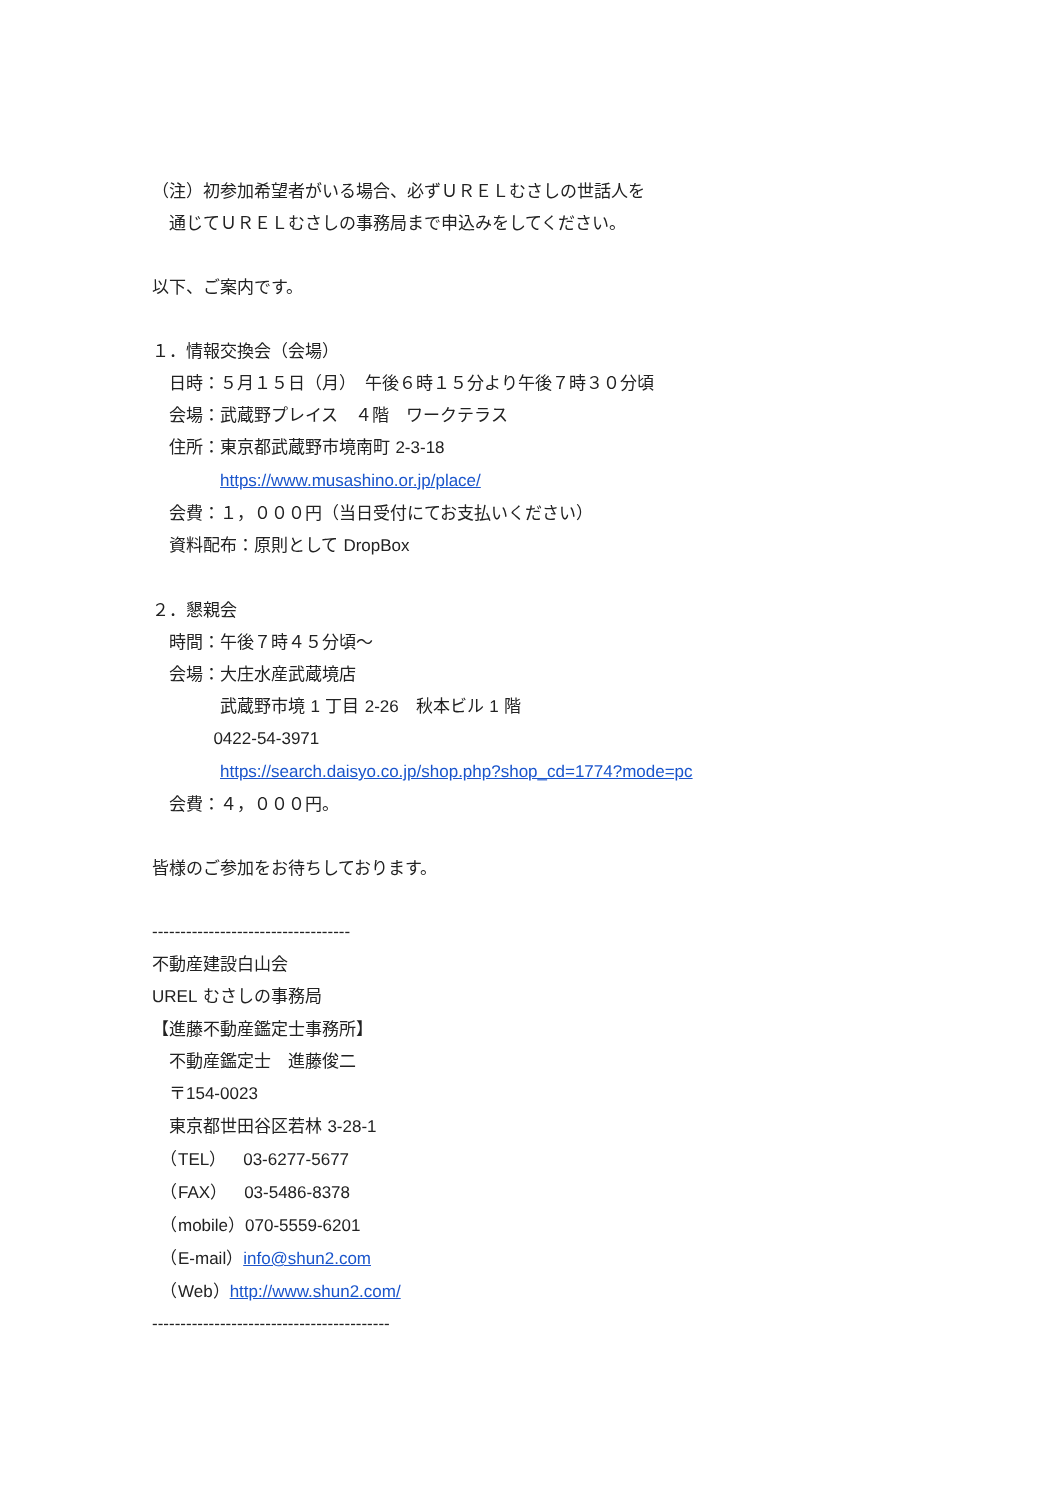（注）初参加希望者がいる場合、必ずＵＲＥＬむさしの世話人を
　通じてＵＲＥＬむさしの事務局まで申込みをしてください。
以下、ご案内です。
１．情報交換会（会場）
　日時：５月１５日（月）　午後６時１５分より午後７時３０分頃
　会場：武蔵野プレイス　４階　ワークテラス
　住所：東京都武蔵野市境南町 2-3-18
　　　　https://www.musashino.or.jp/place/
　会費：１，０００円（当日受付にてお支払いください）
　資料配布：原則として DropBox
２．懇親会
　時間：午後７時４５分頃～
　会場：大庄水産武蔵境店
　　　　武蔵野市境 1 丁目 2-26　秋本ビル 1 階
0422-54-3971
　　　　https://search.daisyo.co.jp/shop.php?shop_cd=1774?mode=pc
　会費：４，０００円。
皆様のご参加をお待ちしております。
-----------------------------------
不動産建設白山会
UREL むさしの事務局
【進藤不動産鑑定士事務所】
　不動産鑑定士　進藤俊二
　〒154-0023
　東京都世田谷区若林 3-28-1
　（TEL）　03-6277-5677
　（FAX）　03-5486-8378
　（mobile）070-5559-6201
　（E-mail）info@shun2.com
　（Web）http://www.shun2.com/
------------------------------------------